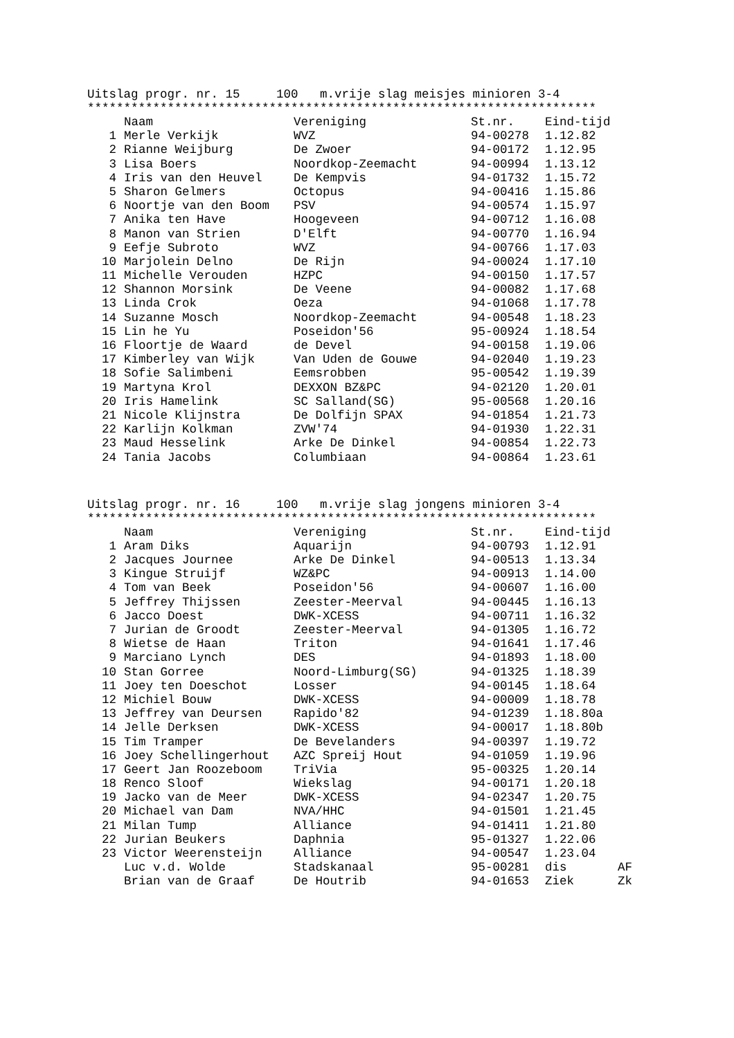Uitslag progr. nr. 15 100 m.vrije slag meisjes minioren 3-4
**********************************************************************
| | Naam | Vereniging | St.nr. | Eind-tijd | |
| --- | --- | --- | --- | --- | --- |
| 1 | Merle Verkijk | WVZ | 94-00278 | 1.12.82 | |
| 2 | Rianne Weijburg | De Zwoer | 94-00172 | 1.12.95 | |
| 3 | Lisa Boers | Noordkop-Zeemacht | 94-00994 | 1.13.12 | |
| 4 | Iris van den Heuvel | De Kempvis | 94-01732 | 1.15.72 | |
| 5 | Sharon Gelmers | Octopus | 94-00416 | 1.15.86 | |
| 6 | Noortje van den Boom | PSV | 94-00574 | 1.15.97 | |
| 7 | Anika ten Have | Hoogeveen | 94-00712 | 1.16.08 | |
| 8 | Manon van Strien | D'Elft | 94-00770 | 1.16.94 | |
| 9 | Eefje Subroto | WVZ | 94-00766 | 1.17.03 | |
| 10 | Marjolein Delno | De Rijn | 94-00024 | 1.17.10 | |
| 11 | Michelle Verouden | HZPC | 94-00150 | 1.17.57 | |
| 12 | Shannon Morsink | De Veene | 94-00082 | 1.17.68 | |
| 13 | Linda Crok | Oeza | 94-01068 | 1.17.78 | |
| 14 | Suzanne Mosch | Noordkop-Zeemacht | 94-00548 | 1.18.23 | |
| 15 | Lin he Yu | Poseidon'56 | 95-00924 | 1.18.54 | |
| 16 | Floortje de Waard | de Devel | 94-00158 | 1.19.06 | |
| 17 | Kimberley van Wijk | Van Uden de Gouwe | 94-02040 | 1.19.23 | |
| 18 | Sofie Salimbeni | Eemsrobben | 95-00542 | 1.19.39 | |
| 19 | Martyna Krol | DEXXON BZ&PC | 94-02120 | 1.20.01 | |
| 20 | Iris Hamelink | SC Salland(SG) | 95-00568 | 1.20.16 | |
| 21 | Nicole Klijnstra | De Dolfijn SPAX | 94-01854 | 1.21.73 | |
| 22 | Karlijn Kolkman | ZVW'74 | 94-01930 | 1.22.31 | |
| 23 | Maud Hesselink | Arke De Dinkel | 94-00854 | 1.22.73 | |
| 24 | Tania Jacobs | Columbiaan | 94-00864 | 1.23.61 | |
Uitslag progr. nr. 16 100 m.vrije slag jongens minioren 3-4
**********************************************************************
| | Naam | Vereniging | St.nr. | Eind-tijd | |
| --- | --- | --- | --- | --- | --- |
| 1 | Aram Diks | Aquarijn | 94-00793 | 1.12.91 | |
| 2 | Jacques Journee | Arke De Dinkel | 94-00513 | 1.13.34 | |
| 3 | Kingue Struijf | WZ&PC | 94-00913 | 1.14.00 | |
| 4 | Tom van Beek | Poseidon'56 | 94-00607 | 1.16.00 | |
| 5 | Jeffrey Thijssen | Zeester-Meerval | 94-00445 | 1.16.13 | |
| 6 | Jacco Doest | DWK-XCESS | 94-00711 | 1.16.32 | |
| 7 | Jurian de Groodt | Zeester-Meerval | 94-01305 | 1.16.72 | |
| 8 | Wietse de Haan | Triton | 94-01641 | 1.17.46 | |
| 9 | Marciano Lynch | DES | 94-01893 | 1.18.00 | |
| 10 | Stan Gorree | Noord-Limburg(SG) | 94-01325 | 1.18.39 | |
| 11 | Joey ten Doeschot | Losser | 94-00145 | 1.18.64 | |
| 12 | Michiel Bouw | DWK-XCESS | 94-00009 | 1.18.78 | |
| 13 | Jeffrey van Deursen | Rapido'82 | 94-01239 | 1.18.80a | |
| 14 | Jelle Derksen | DWK-XCESS | 94-00017 | 1.18.80b | |
| 15 | Tim Tramper | De Bevelanders | 94-00397 | 1.19.72 | |
| 16 | Joey Schellingerhout | AZC Spreij Hout | 94-01059 | 1.19.96 | |
| 17 | Geert Jan Roozeboom | TriVia | 95-00325 | 1.20.14 | |
| 18 | Renco Sloof | Wiekslag | 94-00171 | 1.20.18 | |
| 19 | Jacko van de Meer | DWK-XCESS | 94-02347 | 1.20.75 | |
| 20 | Michael van Dam | NVA/HHC | 94-01501 | 1.21.45 | |
| 21 | Milan Tump | Alliance | 94-01411 | 1.21.80 | |
| 22 | Jurian Beukers | Daphnia | 95-01327 | 1.22.06 | |
| 23 | Victor Weerensteijn | Alliance | 94-00547 | 1.23.04 | |
| | Luc v.d. Wolde | Stadskanaal | 95-00281 | dis | AF |
| | Brian van de Graaf | De Houtrib | 94-01653 | Ziek | Zk |